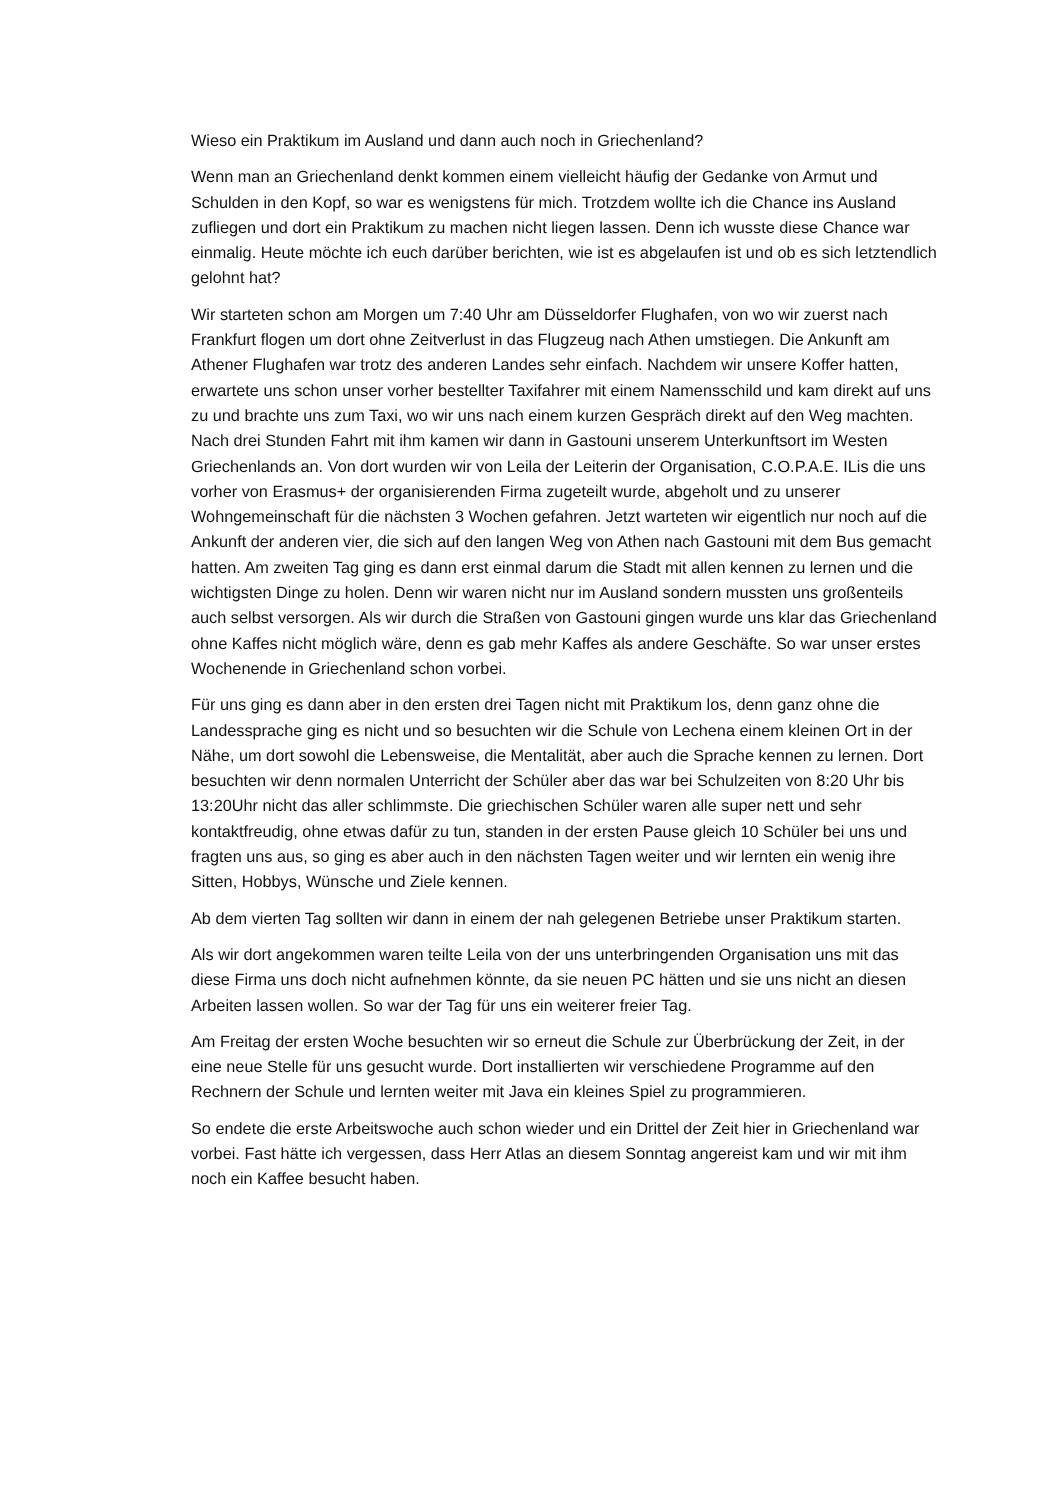Wieso ein Praktikum im Ausland und dann auch noch in Griechenland?
Wenn man an Griechenland denkt kommen einem vielleicht häufig der Gedanke von Armut und Schulden in den Kopf, so war es wenigstens für mich. Trotzdem wollte ich die Chance ins Ausland zufliegen und dort ein Praktikum zu machen nicht liegen lassen. Denn ich wusste diese Chance war einmalig. Heute möchte ich euch darüber berichten, wie ist es abgelaufen ist und ob es sich letztendlich gelohnt hat?
Wir starteten schon am Morgen um 7:40 Uhr am Düsseldorfer Flughafen, von wo wir zuerst nach Frankfurt flogen um dort ohne Zeitverlust in das Flugzeug nach Athen umstiegen. Die Ankunft am Athener Flughafen war trotz des anderen Landes sehr einfach. Nachdem wir unsere Koffer hatten, erwartete uns schon unser vorher bestellter Taxifahrer mit einem Namensschild und kam direkt auf uns zu und brachte uns zum Taxi, wo wir uns nach einem kurzen Gespräch direkt auf den Weg machten. Nach drei Stunden Fahrt mit ihm kamen wir dann in Gastouni unserem Unterkunftsort im Westen Griechenlands an. Von dort wurden wir von Leila der Leiterin der Organisation, C.O.P.A.E. ILis die uns vorher von Erasmus+ der organisierenden Firma zugeteilt wurde, abgeholt und zu unserer Wohngemeinschaft für die nächsten 3 Wochen gefahren. Jetzt warteten wir eigentlich nur noch auf die Ankunft der anderen vier, die sich auf den langen Weg von Athen nach Gastouni mit dem Bus gemacht hatten. Am zweiten Tag ging es dann erst einmal darum die Stadt mit allen kennen zu lernen und die wichtigsten Dinge zu holen. Denn wir waren nicht nur im Ausland sondern mussten uns großenteils auch selbst versorgen. Als wir durch die Straßen von Gastouni gingen wurde uns klar das Griechenland ohne Kaffes nicht möglich wäre, denn es gab mehr Kaffes als andere Geschäfte. So war unser erstes Wochenende in Griechenland schon vorbei.
Für uns ging es dann aber in den ersten drei Tagen nicht mit Praktikum los, denn ganz ohne die Landessprache ging es nicht und so besuchten wir die Schule von Lechena einem kleinen Ort in der Nähe, um dort sowohl die Lebensweise, die Mentalität, aber auch die Sprache kennen zu lernen. Dort besuchten wir denn normalen Unterricht der Schüler aber das war bei Schulzeiten von 8:20 Uhr bis 13:20Uhr nicht das aller schlimmste. Die griechischen Schüler waren alle super nett und sehr kontaktfreudig, ohne etwas dafür zu tun, standen in der ersten Pause gleich 10 Schüler bei uns und fragten uns aus, so ging es aber auch in den nächsten Tagen weiter und wir lernten ein wenig ihre Sitten, Hobbys, Wünsche und Ziele kennen.
Ab dem vierten Tag sollten wir dann in einem der nah gelegenen Betriebe unser Praktikum starten.
Als wir dort angekommen waren teilte Leila von der uns unterbringenden Organisation uns mit das diese Firma uns doch nicht aufnehmen könnte, da sie neuen PC hätten und sie uns nicht an diesen Arbeiten lassen wollen. So war der Tag für uns ein weiterer freier Tag.
Am Freitag der ersten Woche besuchten wir so erneut die Schule zur Überbrückung der Zeit, in der eine neue Stelle für uns gesucht wurde. Dort installierten wir verschiedene Programme auf den Rechnern der Schule und lernten weiter mit Java ein kleines Spiel zu programmieren.
So endete die erste Arbeitswoche auch schon wieder und ein Drittel der Zeit hier in Griechenland war vorbei. Fast hätte ich vergessen, dass Herr Atlas an diesem Sonntag angereist kam und wir mit ihm noch ein Kaffee besucht haben.